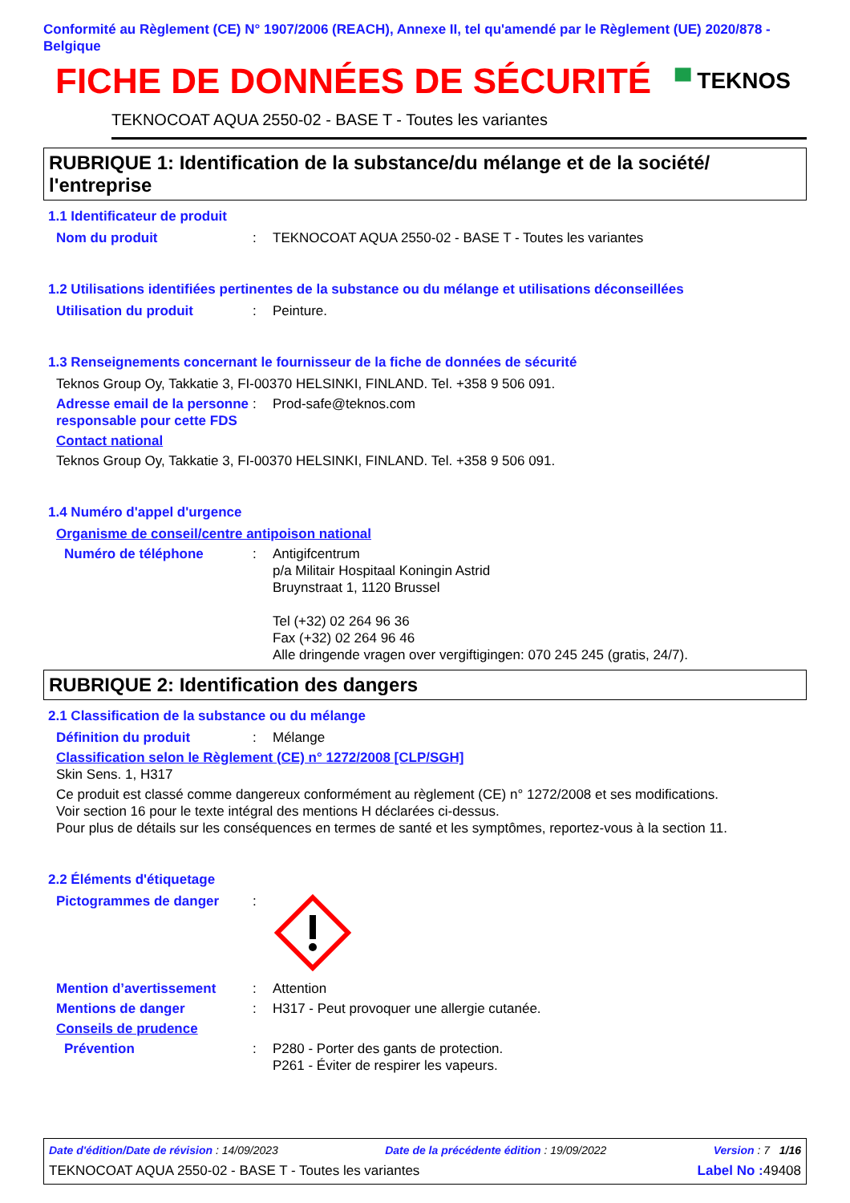Conformité au Règlement (CE) N° 1907/2006 (REACH), Annexe II, tel qu'amendé par le Règlement (UE) 2020/878 - Belgique
FICHE DE DONNÉES DE SÉCURITÉ
▀ TEKNOS
TEKNOCOAT AQUA 2550-02 - BASE T - Toutes les variantes
RUBRIQUE 1: Identification de la substance/du mélange et de la société/ l'entreprise
1.1 Identificateur de produit
Nom du produit : TEKNOCOAT AQUA 2550-02 - BASE T - Toutes les variantes
1.2 Utilisations identifiées pertinentes de la substance ou du mélange et utilisations déconseillées
Utilisation du produit : Peinture.
1.3 Renseignements concernant le fournisseur de la fiche de données de sécurité
Teknos Group Oy, Takkatie 3, FI-00370 HELSINKI, FINLAND. Tel. +358 9 506 091.
Adresse email de la personne responsable pour cette FDS
: Prod-safe@teknos.com
Contact national
Teknos Group Oy, Takkatie 3, FI-00370 HELSINKI, FINLAND. Tel. +358 9 506 091.
1.4 Numéro d'appel d'urgence
Organisme de conseil/centre antipoison national
Numéro de téléphone : Antigifcentrum
p/a Militair Hospitaal Koningin Astrid
Bruynstraat 1, 1120 Brussel
Tel (+32) 02 264 96 36
Fax (+32) 02 264 96 46
Alle dringende vragen over vergiftigingen: 070 245 245 (gratis, 24/7).
RUBRIQUE 2: Identification des dangers
2.1 Classification de la substance ou du mélange
Définition du produit : Mélange
Classification selon le Règlement (CE) n° 1272/2008 [CLP/SGH]
Skin Sens. 1, H317
Ce produit est classé comme dangereux conformément au règlement (CE) n° 1272/2008 et ses modifications.
Voir section 16 pour le texte intégral des mentions H déclarées ci-dessus.
Pour plus de détails sur les conséquences en termes de santé et les symptômes, reportez-vous à la section 11.
2.2 Éléments d'étiquetage
Pictogrammes de danger :
Mention d’avertissement : Attention
Mentions de danger : H317 - Peut provoquer une allergie cutanée.
Conseils de prudence
Prévention : P280 - Porter des gants de protection.
P261 - Éviter de respirer les vapeurs.
Date d'édition/Date de révision : 14/09/2023 Date de la précédente édition : 19/09/2022 Version : 7 1/16
TEKNOCOAT AQUA 2550-02 - BASE T - Toutes les variantes Label No : 49408